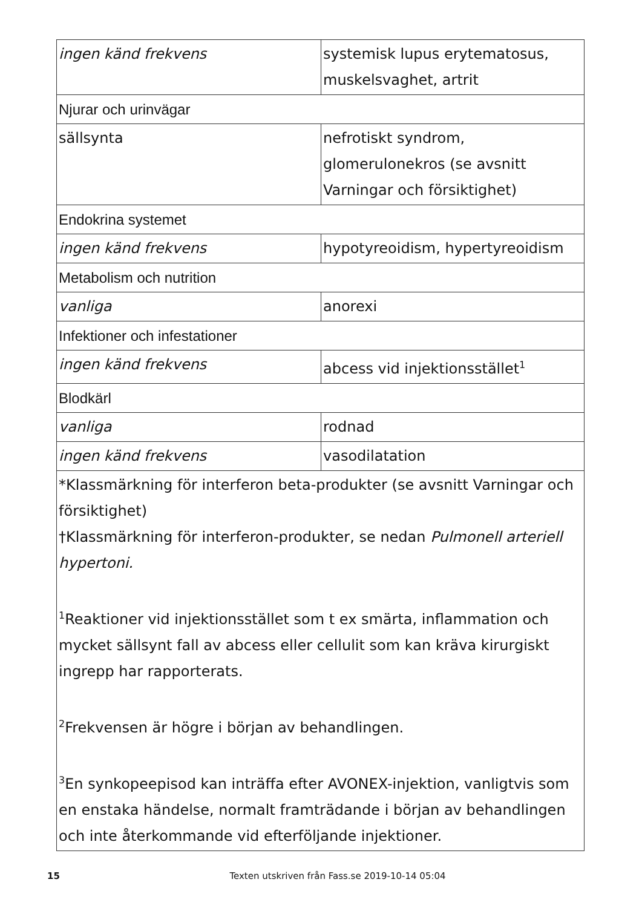| ingen känd frekvens | systemisk lupus erytematosus, muskelsvaghet, artrit |
| Njurar och urinvägar | |
| sällsynta | nefrotiskt syndrom, glomerulonekros (se avsnitt Varningar och försiktighet) |
| Endokrina systemet | |
| ingen känd frekvens | hypotyreoidism, hypertyreoidism |
| Metabolism och nutrition | |
| vanliga | anorexi |
| Infektioner och infestationer | |
| ingen känd frekvens | abcess vid injektionsstället<sup>1</sup> |
| Blodkärl | |
| vanliga | rodnad |
| ingen känd frekvens | vasodilatation |
| *Klassmärkning för interferon beta-produkter (se avsnitt Varningar och försiktighet) †Klassmärkning för interferon-produkter, se nedan Pulmonell arteriell hypertoni. <sup>1</sup> Reaktioner vid injektionsstället som t ex smärta, inflammation och mycket sällsynt fall av abcess eller cellulit som kan kräva kirurgiskt ingrepp har rapporterats. <sup>2</sup> Frekvensen är högre i början av behandlingen. <sup>3</sup> En synkopeepisod kan inträffa efter AVONEX-injektion, vanligtvis som en enstaka händelse, normalt framträdande i början av behandlingen och inte återkommande vid efterföljande injektioner. | |
15 Texten utskriven från Fass.se 2019-10-14 05:04